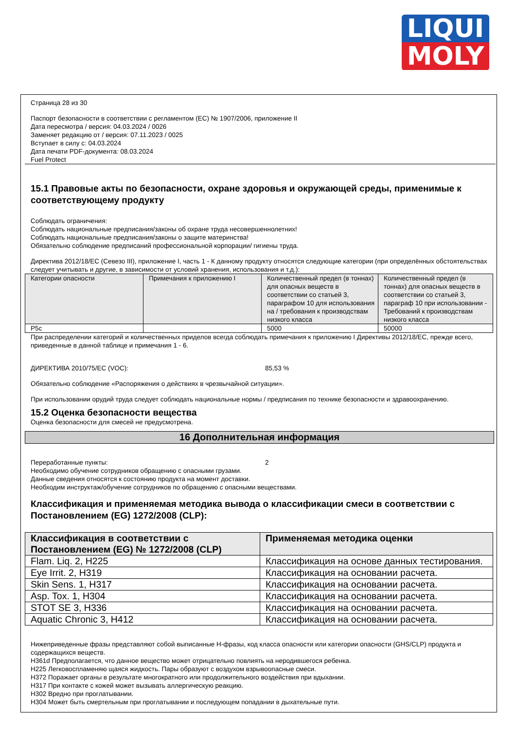LIQUI
MOLY
Страница 28 из 30
Паспорт безопасности в соответствии с регламентом (ЕС) № 1907/2006, приложение II
Дата пересмотра / версия: 04.03.2024 / 0026
Заменяет редакцию от / версия: 07.11.2023 / 0025
Вступает в силу с: 04.03.2024
Дата печати PDF-документа: 08.03.2024
Fuel Protect
15.1 Правовые акты по безопасности, охране здоровья и окружающей среды, применимые к соответствующему продукту
Соблюдать ограничения:
Соблюдать национальные предписания/законы об охране труда несовершеннолетних!
Соблюдать национальные предписания/законы о защите материнства!
Обязательно соблюдение предписаний профессиональной корпорации/ гигиены труда.
Директива 2012/18/EC (Севезо III), приложение I, часть 1 - К данному продукту относятся следующие категории (при определённых обстоятельствах следует учитывать и другие, в зависимости от условий хранения, использования и т.д.):
| Категории опасности | Примечания к приложению I | Количественный предел (в тоннах) для опасных веществ в соответствии со статьей 3, параграфом 10 для использования на / требования к производствам низкого класса | Количественный предел (в тоннах) для опасных веществ в соответствии со статьей 3, параграф 10 при использовании - Требований к производствам низкого класса |
| --- | --- | --- | --- |
| P5c | | 5000 | 50000 |
При распределении категорий и количественных приделов всегда соблюдать примечания к приложению I Директивы 2012/18/EC, прежде всего, приведенные в данной таблице и примечания 1 - 6.
ДИРЕКТИВА 2010/75/EC (VOC): 85,53 %
Обязательно соблюдение «Распоряжения о действиях в чрезвычайной ситуации».
При использовании орудий труда следует соблюдать национальные нормы / предписания по технике безопасности и здравоохранению.
15.2 Оценка безопасности вещества
Оценка безопасности для смесей не предусмотрена.
16 Дополнительная информация
Переработанные пункты: 2
Необходимо обучение сотрудников обращению с опасными грузами.
Данные сведения относятся к состоянию продукта на момент доставки.
Необходим инструктаж/обучение сотрудников по обращению с опасными веществами.
Классификация и применяемая методика вывода о классификации смеси в соответствии с Постановлением (EG) 1272/2008 (CLP):
| Классификация в соответствии с Постановлением (EG) № 1272/2008 (CLP) | Применяемая методика оценки |
| --- | --- |
| Flam. Liq. 2, H225 | Классификация на основе данных тестирования. |
| Eye Irrit. 2, H319 | Классификация на основании расчета. |
| Skin Sens. 1, H317 | Классификация на основании расчета. |
| Asp. Tox. 1, H304 | Классификация на основании расчета. |
| STOT SE 3, H336 | Классификация на основании расчета. |
| Aquatic Chronic 3, H412 | Классификация на основании расчета. |
Нижеприведенные фразы представляют собой выписанные H-фразы, код класса опасности или категории опасности (GHS/CLP) продукта и содержащихся веществ.
H361d Предполагается, что данное вещество может отрицательно повлиять на неродившегося ребенка.
H225 Легковоспламеняю щаяся жидкость. Пары образуют с воздухом взрывоопасные смеси.
H372 Поражает органы в результате многократного или продолжительного воздействия при вдыхании.
H317 При контакте с кожей может вызывать аллергическую реакцию.
H302 Вредно при проглатывании.
H304 Может быть смертельным при проглатывании и последующем попадании в дыхательные пути.